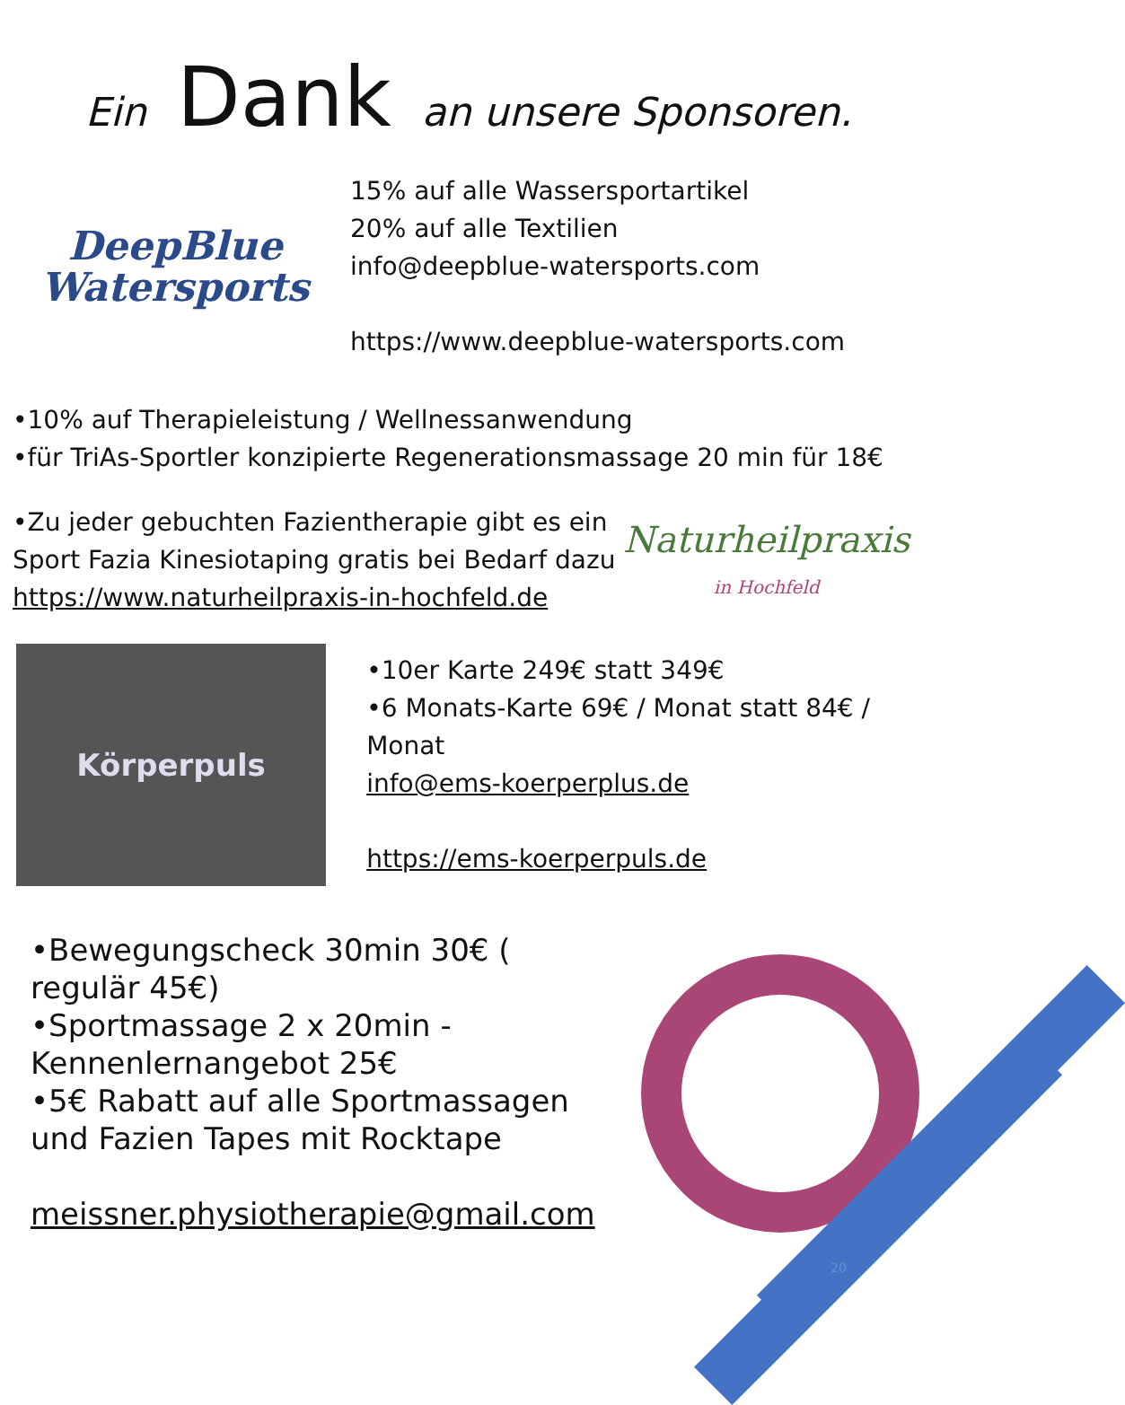Ein Dank an unsere Sponsoren.
DeepBlue
Watersports
15% auf alle Wassersportartikel
20% auf alle Textilien
info@deepblue-watersports.com
https://www.deepblue-watersports.com
•10% auf Therapieleistung / Wellnessanwendung
•für TriAs-Sportler konzipierte Regenerationsmassage 20 min für 18€
•Zu jeder gebuchten Fazientherapie gibt es ein Sport Fazia Kinesiotaping gratis bei Bedarf dazu https://www.naturheilpraxis-in-hochfeld.de
Naturheilpraxis
in Hochfeld
Körperpuls
•10er Karte 249€ statt 349€
•6 Monats-Karte 69€ / Monat statt 84€ / Monat
info@ems-koerperplus.de
https://ems-koerperpuls.de
•Bewegungscheck 30min 30€ ( regulär 45€)
•Sportmassage 2 x 20min - Kennenlernangebot 25€
•5€ Rabatt auf alle Sportmassagen und Fazien Tapes mit Rocktape
meissner.physiotherapie@gmail.com
20